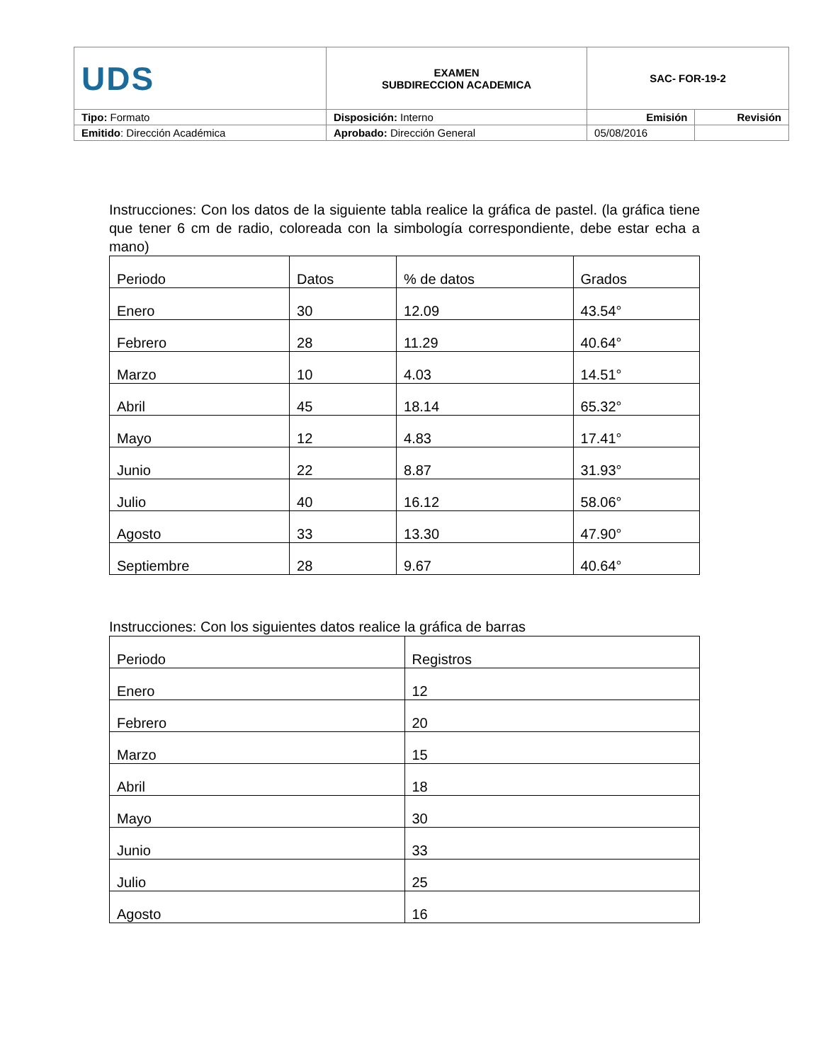| UDS | EXAMEN SUBDIRECCION ACADEMICA | SAC- FOR-19-2 | |
| Tipo: Formato | Disposición: Interno | Emisión | Revisión |
| Emitido : Dirección Académica | Aprobado: Dirección General | 05/08/2016 | |
Instrucciones: Con los datos de la siguiente tabla realice la gráfica de pastel. (la gráfica tiene que tener 6 cm de radio, coloreada con la simbología correspondiente, debe estar echa a mano)
| Periodo | Datos | % de datos | Grados |
| Enero | 30 | 12.09 | 43.54° |
| Febrero | 28 | 11.29 | 40.64° |
| Marzo | 10 | 4.03 | 14.51° |
| Abril | 45 | 18.14 | 65.32° |
| Mayo | 12 | 4.83 | 17.41° |
| Junio | 22 | 8.87 | 31.93° |
| Julio | 40 | 16.12 | 58.06° |
| Agosto | 33 | 13.30 | 47.90° |
| Septiembre | 28 | 9.67 | 40.64° |
Instrucciones: Con los siguientes datos realice la gráfica de barras
| Periodo | Registros |
| Enero | 12 |
| Febrero | 20 |
| Marzo | 15 |
| Abril | 18 |
| Mayo | 30 |
| Junio | 33 |
| Julio | 25 |
| Agosto | 16 |